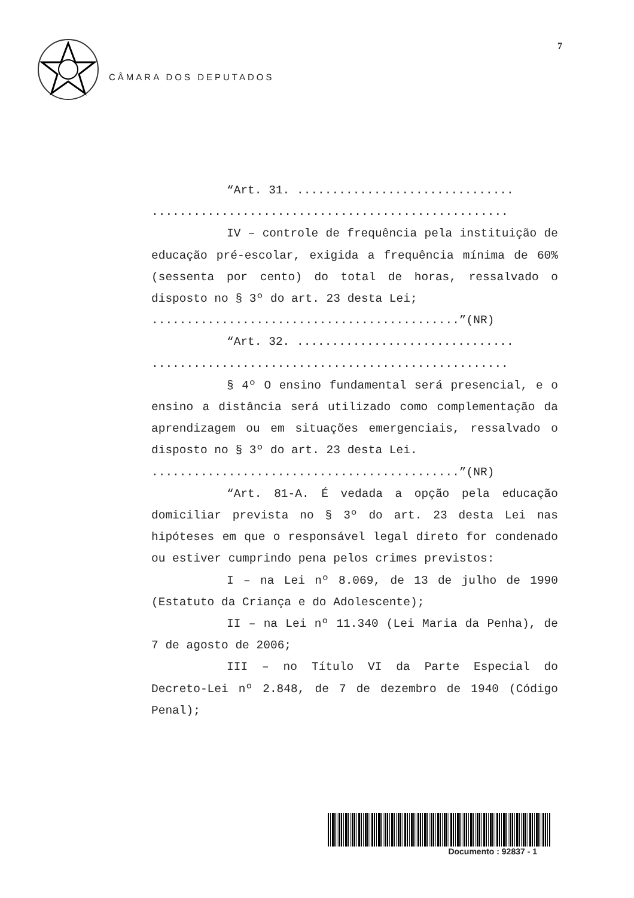7
CÂMARA DOS DEPUTADOS
“Art. 31. ...............................
...................................................
IV – controle de frequência pela instituição de educação pré-escolar, exigida a frequência mínima de 60% (sessenta por cento) do total de horas, ressalvado o disposto no § 3º do art. 23 desta Lei;
............................................”(NR)
“Art. 32. ...............................
...................................................
§ 4º O ensino fundamental será presencial, e o ensino a distância será utilizado como complementação da aprendizagem ou em situações emergenciais, ressalvado o disposto no § 3º do art. 23 desta Lei.
............................................”(NR)
“Art. 81-A. É vedada a opção pela educação domiciliar prevista no § 3º do art. 23 desta Lei nas hipóteses em que o responsável legal direto for condenado ou estiver cumprindo pena pelos crimes previstos:
I – na Lei nº 8.069, de 13 de julho de 1990 (Estatuto da Criança e do Adolescente);
II – na Lei nº 11.340 (Lei Maria da Penha), de 7 de agosto de 2006;
III – no Título VI da Parte Especial do Decreto-Lei nº 2.848, de 7 de dezembro de 1940 (Código Penal);
Documento : 92837 - 1